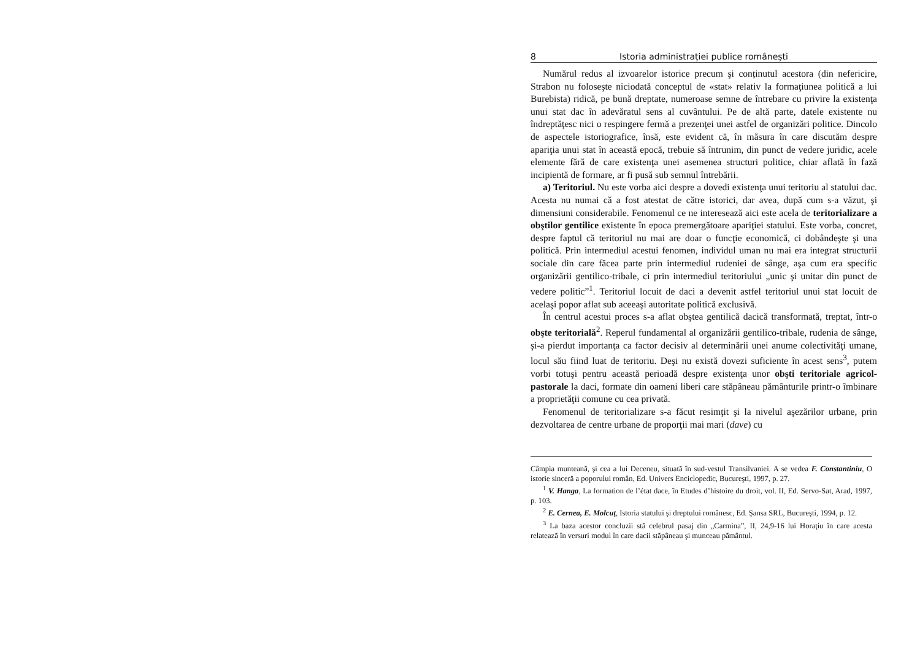8 Istoria administrației publice românești
Numărul redus al izvoarelor istorice precum şi conținutul acestora (din nefericire, Strabon nu foloseşte niciodată conceptul de «stat» relativ la formaţiunea politică a lui Burebista) ridică, pe bună dreptate, numeroase semne de întrebare cu privire la existenţa unui stat dac în adevăratul sens al cuvântului. Pe de altă parte, datele existente nu îndreptăţesc nici o respingere fermă a prezenţei unei astfel de organizări politice. Dincolo de aspectele istoriografice, însă, este evident că, în măsura în care discutăm despre apariţia unui stat în această epocă, trebuie să întrunim, din punct de vedere juridic, acele elemente fără de care existenţa unei asemenea structuri politice, chiar aflată în fază incipientă de formare, ar fi pusă sub semnul întrebării.
a) Teritoriul. Nu este vorba aici despre a dovedi existenţa unui teritoriu al statului dac. Acesta nu numai că a fost atestat de către istorici, dar avea, după cum s-a văzut, şi dimensiuni considerabile. Fenomenul ce ne interesează aici este acela de teritorializare a obştilor gentilice existente în epoca premergătoare apariţiei statului. Este vorba, concret, despre faptul că teritoriul nu mai are doar o funcţie economică, ci dobândeşte şi una politică. Prin intermediul acestui fenomen, individul uman nu mai era integrat structurii sociale din care făcea parte prin intermediul rudeniei de sânge, aşa cum era specific organizării gentilico-tribale, ci prin intermediul teritoriului „unic şi unitar din punct de vedere politic”<sup>1</sup>. Teritoriul locuit de daci a devenit astfel teritoriul unui stat locuit de acelaşi popor aflat sub aceeaşi autoritate politică exclusivă.
În centrul acestui proces s-a aflat obştea gentilică dacică transformată, treptat, într-o obşte teritorială<sup>2</sup>. Reperul fundamental al organizării gentilico-tribale, rudenia de sânge, şi-a pierdut importanţa ca factor decisiv al determinării unei anume colectivităţi umane, locul său fiind luat de teritoriu. Deşi nu există dovezi suficiente în acest sens<sup>3</sup>, putem vorbi totuşi pentru această perioadă despre existenţa unor obşti teritoriale agricol-pastorale la daci, formate din oameni liberi care stăpâneau pământurile printr-o îmbinare a proprietăţii comune cu cea privată.
Fenomenul de teritorializare s-a făcut resimţit şi la nivelul aşezărilor urbane, prin dezvoltarea de centre urbane de proporţii mai mari (dave) cu
Câmpia munteană, şi cea a lui Deceneu, situată în sud-vestul Transilvaniei. A se vedea F. Constantiniu, O istorie sinceră a poporului român, Ed. Univers Enciclopedic, Bucureşti, 1997, p. 27.
<sup>1</sup> V. Hanga, La formation de l’état dace, în Etudes d’histoire du droit, vol. II, Ed. Servo-Sat, Arad, 1997, p. 103.
<sup>2</sup> E. Cernea, E. Molcuţ, Istoria statului şi dreptului românesc, Ed. Şansa SRL, Bucureşti, 1994, p. 12.
<sup>3</sup> La baza acestor concluzii stă celebrul pasaj din „Carmina”, II, 24,9-16 lui Horaţiu în care acesta relatează în versuri modul în care dacii stăpâneau şi munceau pământul.